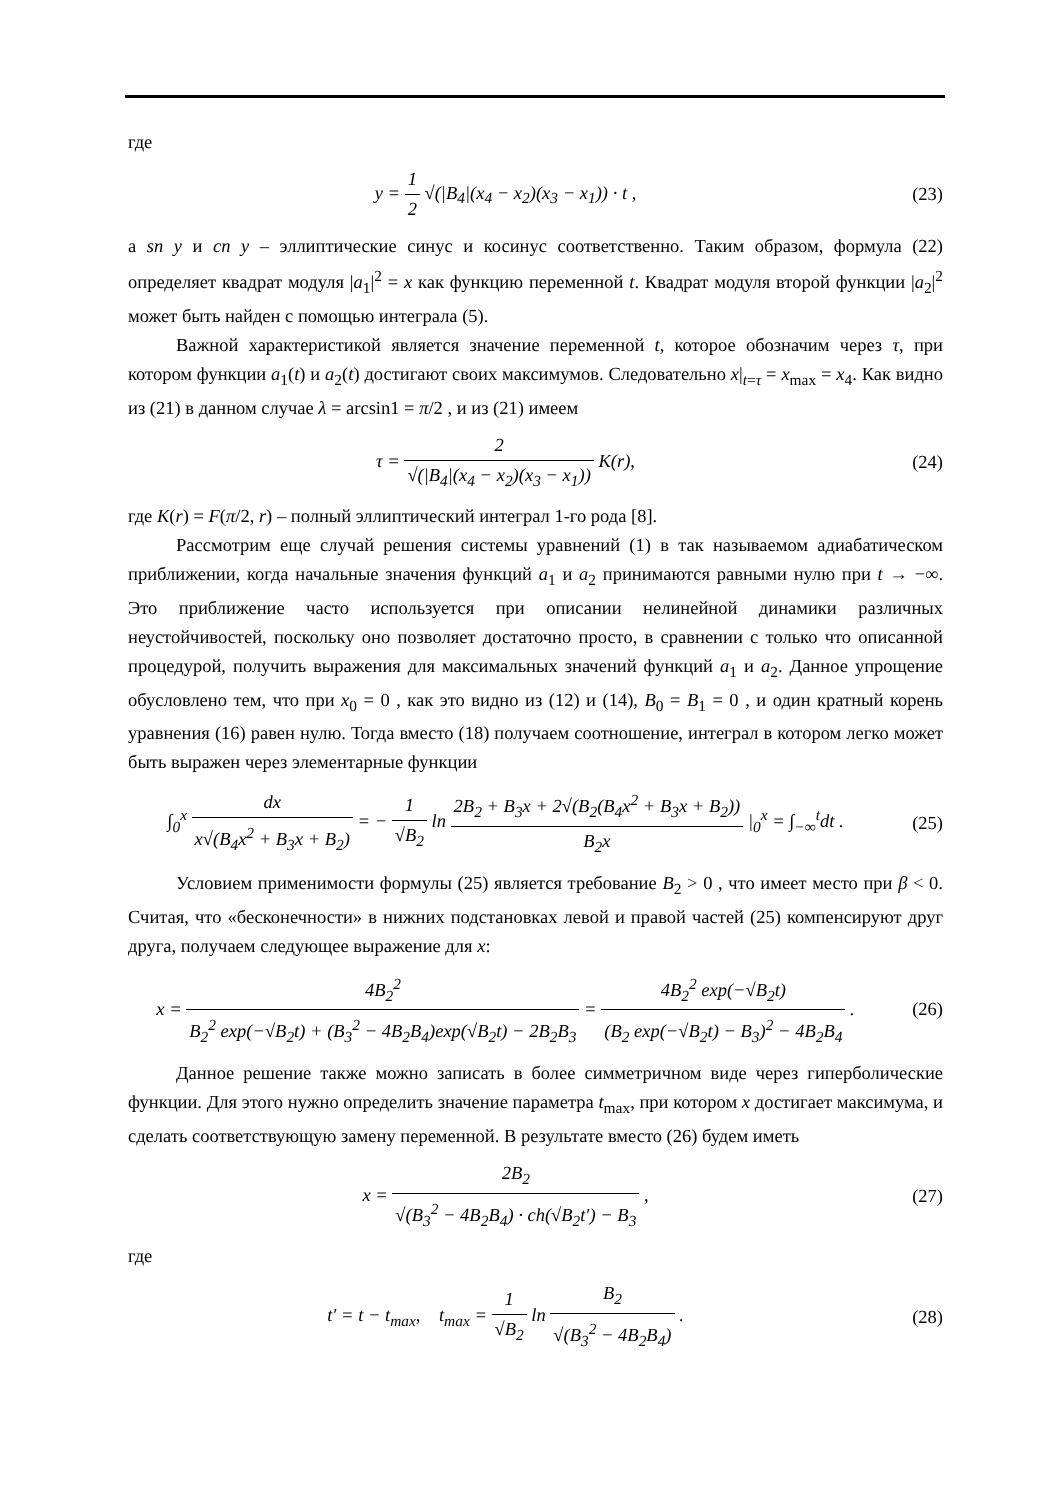где
y = 1 2 √(|B<sub>4</sub>|(x<sub>4</sub> − x<sub>2</sub>)(x<sub>3</sub> − x<sub>1</sub>)) · t ,
(23)
а sn y и cn y – эллиптические синус и косинус соответственно. Таким образом, формула (22) определяет квадрат модуля |a<sub>1</sub>|<sup>2</sup> = x как функцию переменной t. Квадрат модуля второй функции |a<sub>2</sub>|<sup>2</sup> может быть найден с помощью интеграла (5).
Важной характеристикой является значение переменной t, которое обозначим через τ, при котором функции a<sub>1</sub>(t) и a<sub>2</sub>(t) достигают своих максимумов. Следовательно x|<sub>t=τ</sub> = x<sub>max</sub> = x<sub>4</sub>. Как видно из (21) в данном случае λ = arcsin1 = π/2 , и из (21) имеем
τ = 2 √(|B<sub>4</sub>|(x<sub>4</sub> − x<sub>2</sub>)(x<sub>3</sub> − x<sub>1</sub>)) K(r),
(24)
где K(r) = F(π/2, r) – полный эллиптический интеграл 1-го рода [8].
Рассмотрим еще случай решения системы уравнений (1) в так называемом адиабатическом приближении, когда начальные значения функций a<sub>1</sub> и a<sub>2</sub> принимаются равными нулю при t → −∞. Это приближение часто используется при описании нелинейной динамики различных неустойчивостей, поскольку оно позволяет достаточно просто, в сравнении с только что описанной процедурой, получить выражения для максимальных значений функций a<sub>1</sub> и a<sub>2</sub>. Данное упрощение обусловлено тем, что при x<sub>0</sub> = 0 , как это видно из (12) и (14), B<sub>0</sub> = B<sub>1</sub> = 0 , и один кратный корень уравнения (16) равен нулю. Тогда вместо (18) получаем соотношение, интеграл в котором легко может быть выражен через элементарные функции
∫<sub>0</sub><sup>x</sup> dx x√(B<sub>4</sub>x<sup>2</sup> + B<sub>3</sub>x + B<sub>2</sub>) = − 1 √B<sub>2</sub> ln 2B<sub>2</sub> + B<sub>3</sub>x + 2√(B<sub>2</sub>(B<sub>4</sub>x<sup>2</sup> + B<sub>3</sub>x + B<sub>2</sub>)) B<sub>2</sub>x |<sub>0</sub><sup>x</sup> = ∫<sub>−∞</sub><sup>t</sup>dt .
(25)
Условием применимости формулы (25) является требование B<sub>2</sub> > 0 , что имеет место при β < 0. Считая, что «бесконечности» в нижних подстановках левой и правой частей (25) компенсируют друг друга, получаем следующее выражение для x:
x = 4B<sub>2</sub><sup>2</sup> B<sub>2</sub><sup>2</sup> exp(−√B<sub>2</sub>t) + (B<sub>3</sub><sup>2</sup> − 4B<sub>2</sub>B<sub>4</sub>)exp(√B<sub>2</sub>t) − 2B<sub>2</sub>B<sub>3</sub> = 4B<sub>2</sub><sup>2</sup> exp(−√B<sub>2</sub>t) (B<sub>2</sub> exp(−√B<sub>2</sub>t) − B<sub>3</sub>)<sup>2</sup> − 4B<sub>2</sub>B<sub>4</sub> .
(26)
Данное решение также можно записать в более симметричном виде через гиперболические функции. Для этого нужно определить значение параметра t<sub>max</sub>, при котором x достигает максимума, и сделать соответствующую замену переменной. В результате вместо (26) будем иметь
x = 2B<sub>2</sub> √(B<sub>3</sub><sup>2</sup> − 4B<sub>2</sub>B<sub>4</sub>) · ch(√B<sub>2</sub>t′) − B<sub>3</sub> ,
(27)
где
t′ = t − t<sub>max</sub>, t<sub>max</sub> = 1 √B<sub>2</sub> ln B<sub>2</sub> √(B<sub>3</sub><sup>2</sup> − 4B<sub>2</sub>B<sub>4</sub>) .
(28)